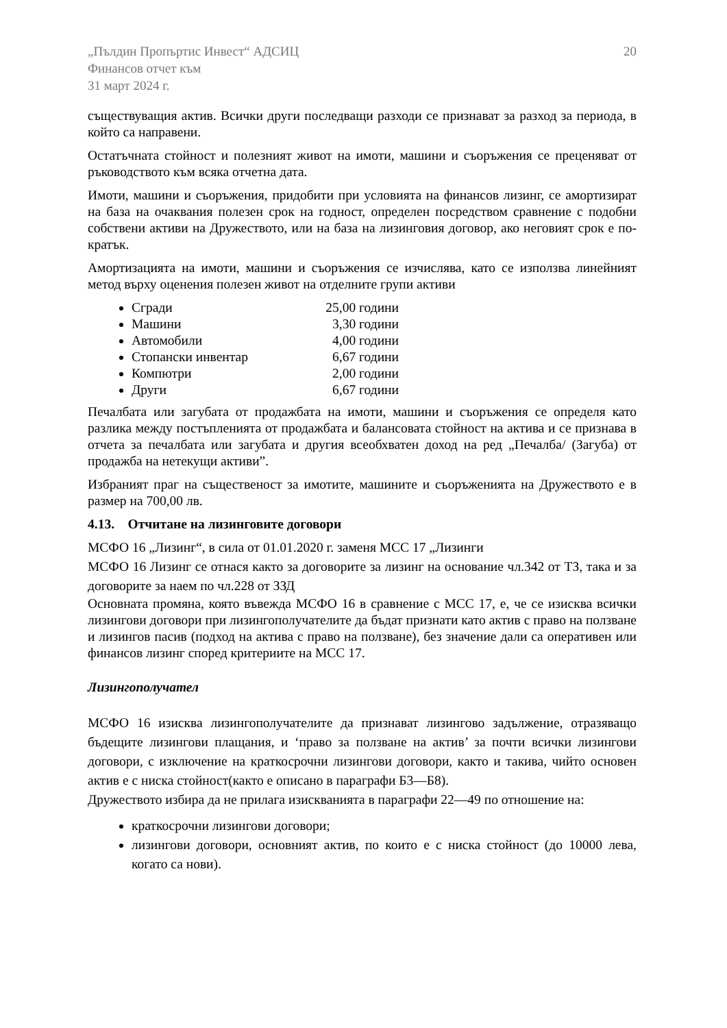„Пълдин Пропъртис Инвест“ АДСИЦ
Финансов отчет към
31 март 2024 г.
20
съществуващия актив. Всички други последващи разходи се признават за разход за периода, в който са направени.
Остатъчната стойност и полезният живот на имоти, машини и съоръжения се преценяват от ръководството към всяка отчетна дата.
Имоти, машини и съоръжения, придобити при условията на финансов лизинг, се амортизират на база на очаквания полезен срок на годност, определен посредством сравнение с подобни собствени активи на Дружеството, или на база на лизинговия договор, ако неговият срок е по-кратък.
Амортизацията на имоти, машини и съоръжения се изчислява, като се използва линейният метод върху оценения полезен живот на отделните групи активи
Сгради 25,00 години
Машини 3,30 години
Автомобили 4,00 години
Стопански инвентар 6,67 години
Компютри 2,00 години
Други 6,67 години
Печалбата или загубата от продажбата на имоти, машини и съоръжения се определя като разлика между постъпленията от продажбата и балансовата стойност на актива и се признава в отчета за печалбата или загубата и другия всеобхватен доход на ред „Печалба/ (Загуба) от продажба на нетекущи активи”.
Избраният праг на същественост за имотите, машините и съоръженията на Дружеството е в размер на 700,00 лв.
4.13. Отчитане на лизинговите договори
МСФО 16 „Лизинг“, в сила от 01.01.2020 г. заменя МСС 17 „Лизинги
МСФО 16 Лизинг се отнася както за договорите за лизинг на основание чл.342 от ТЗ, така и за договорите за наем по чл.228 от ЗЗД
Основната промяна, която въвежда МСФО 16 в сравнение с МСС 17, е, че се изисква всички лизингови договори при лизингополучателите да бъдат признати като актив с право на ползване и лизингов пасив (подход на актива с право на ползване), без значение дали са оперативен или финансов лизинг според критериите на МСС 17.
Лизингополучател
МСФО 16 изисква лизингополучателите да признават лизингово задължение, отразяващо бъдещите лизингови плащания, и ‘право за ползване на актив’ за почти всички лизингови договори, с изключение на краткосрочни лизингови договори, както и такива, чийто основен актив е с ниска стойност(както е описано в параграфи Б3—Б8).
Дружеството избира да не прилага изискванията в параграфи 22—49 по отношение на:
краткосрочни лизингови договори;
лизингови договори, основният актив, по които е с ниска стойност (до 10000 лева, когато са нови).